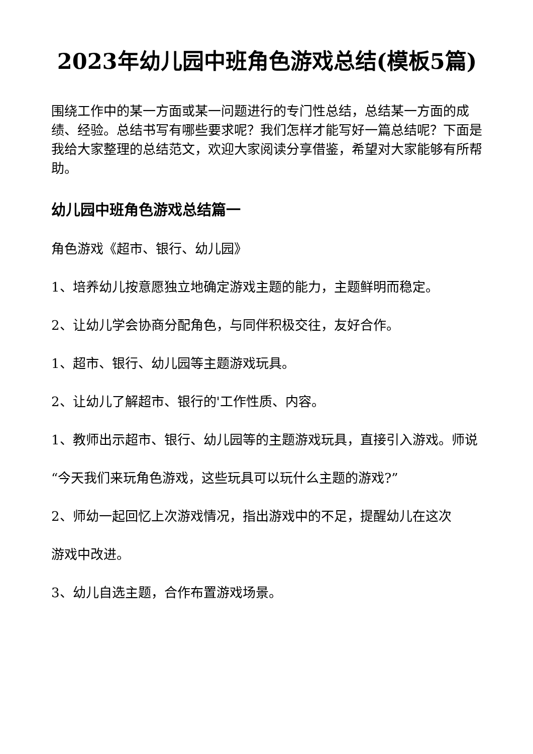2023年幼儿园中班角色游戏总结(模板5篇)
围绕工作中的某一方面或某一问题进行的专门性总结，总结某一方面的成绩、经验。总结书写有哪些要求呢？我们怎样才能写好一篇总结呢？下面是我给大家整理的总结范文，欢迎大家阅读分享借鉴，希望对大家能够有所帮助。
幼儿园中班角色游戏总结篇一
角色游戏《超市、银行、幼儿园》
1、培养幼儿按意愿独立地确定游戏主题的能力，主题鲜明而稳定。
2、让幼儿学会协商分配角色，与同伴积极交往，友好合作。
1、超市、银行、幼儿园等主题游戏玩具。
2、让幼儿了解超市、银行的'工作性质、内容。
1、教师出示超市、银行、幼儿园等的主题游戏玩具，直接引入游戏。师说
“今天我们来玩角色游戏，这些玩具可以玩什么主题的游戏?”
2、师幼一起回忆上次游戏情况，指出游戏中的不足，提醒幼儿在这次
游戏中改进。
3、幼儿自选主题，合作布置游戏场景。